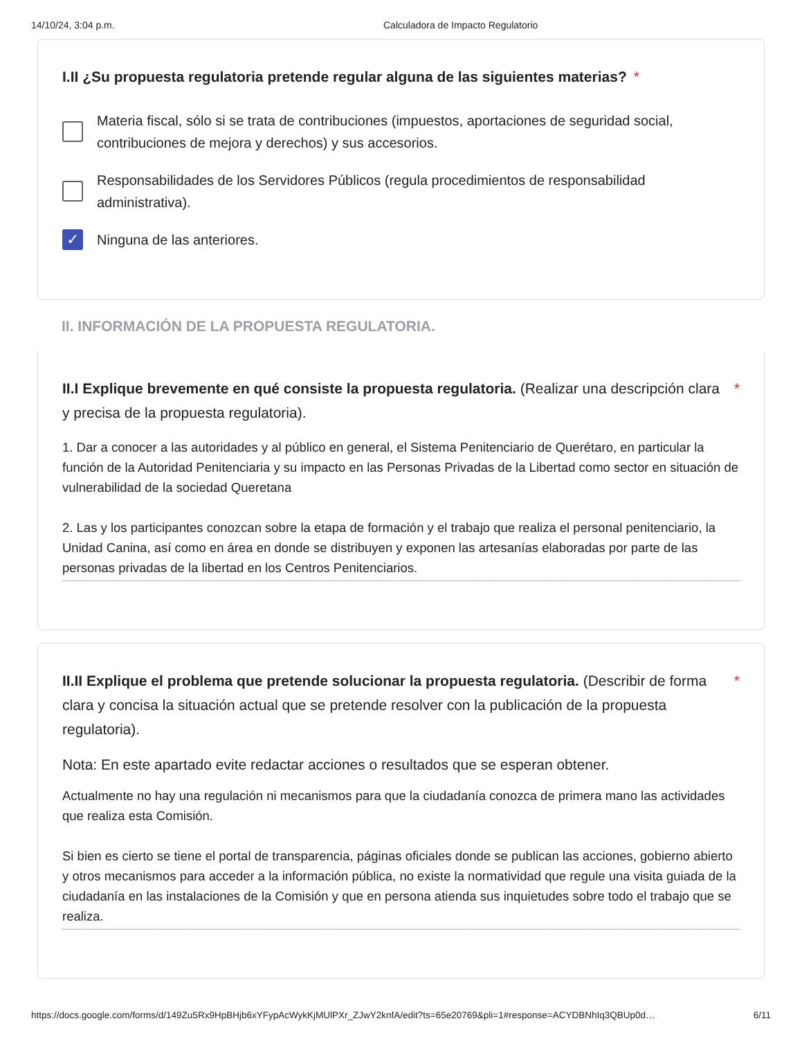14/10/24, 3:04 p.m. Calculadora de Impacto Regulatorio
I.II ¿Su propuesta regulatoria pretende regular alguna de las siguientes materias? *
Materia fiscal, sólo si se trata de contribuciones (impuestos, aportaciones de seguridad social, contribuciones de mejora y derechos) y sus accesorios.
Responsabilidades de los Servidores Públicos (regula procedimientos de responsabilidad administrativa).
✓
Ninguna de las anteriores.
II. INFORMACIÓN DE LA PROPUESTA REGULATORIA.
II.I Explique brevemente en qué consiste la propuesta regulatoria. (Realizar una descripción clara y precisa de la propuesta regulatoria).
*
1. Dar a conocer a las autoridades y al público en general, el Sistema Penitenciario de Querétaro, en particular la función de la Autoridad Penitenciaria y su impacto en las Personas Privadas de la Libertad como sector en situación de vulnerabilidad de la sociedad Queretana
2. Las y los participantes conozcan sobre la etapa de formación y el trabajo que realiza el personal penitenciario, la Unidad Canina, así como en área en donde se distribuyen y exponen las artesanías elaboradas por parte de las personas privadas de la libertad en los Centros Penitenciarios.
II.II Explique el problema que pretende solucionar la propuesta regulatoria. (Describir de forma clara y concisa la situación actual que se pretende resolver con la publicación de la propuesta regulatoria).
*
Nota: En este apartado evite redactar acciones o resultados que se esperan obtener.
Actualmente no hay una regulación ni mecanismos para que la ciudadanía conozca de primera mano las actividades que realiza esta Comisión.
Si bien es cierto se tiene el portal de transparencia, páginas oficiales donde se publican las acciones, gobierno abierto y otros mecanismos para acceder a la información pública, no existe la normatividad que regule una visita guiada de la ciudadanía en las instalaciones de la Comisión y que en persona atienda sus inquietudes sobre todo el trabajo que se realiza.
https://docs.google.com/forms/d/149Zu5Rx9HpBHjb6xYFypAcWykKjMUlPXr_ZJwY2knfA/edit?ts=65e20769&pli=1#response=ACYDBNhIq3QBUp0d… 6/11